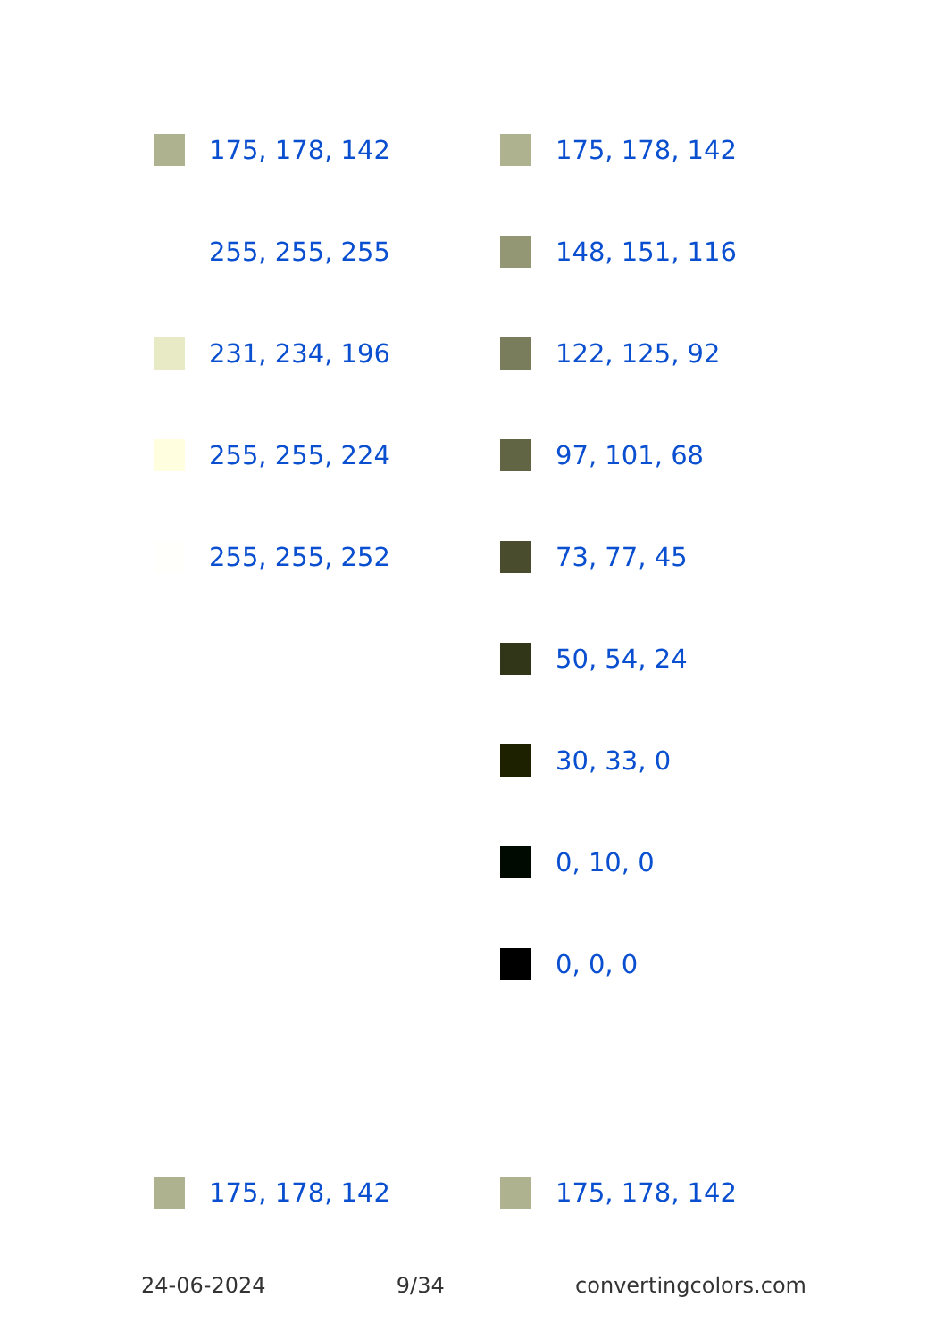175, 178, 142
255, 255, 255
231, 234, 196
255, 255, 224
255, 255, 252
175, 178, 142
148, 151, 116
122, 125, 92
97, 101, 68
73, 77, 45
50, 54, 24
30, 33, 0
0, 10, 0
0, 0, 0
175, 178, 142 175, 178, 142
24-06-2024 9/34 convertingcolors.com